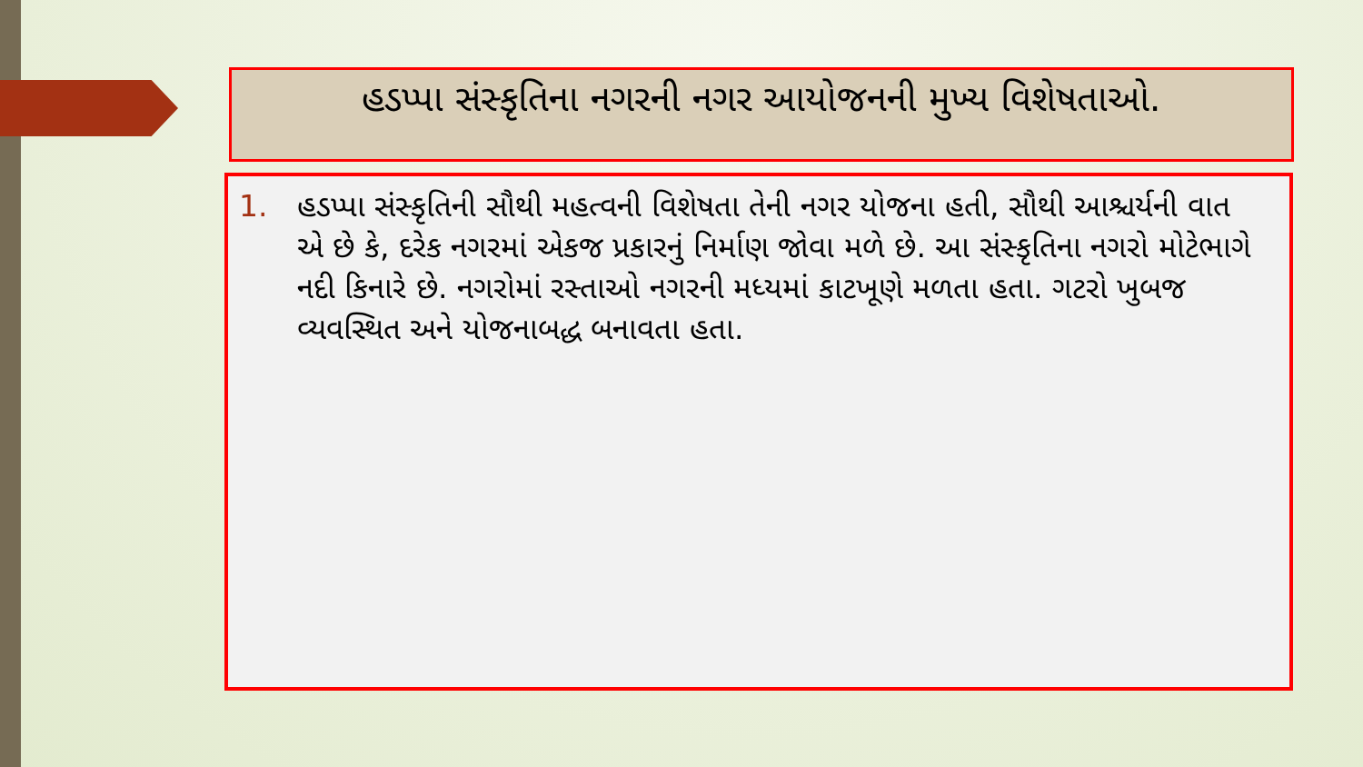હડપ્પા સંસ્કૃતિના નગરની નગર આયોજનની મુખ્ય વિશેષતાઓ.
1. હડપ્પા સંસ્કૃતિની સૌથી મહત્વની વિશેષતા તેની નગર યોજના હતી, સૌથી આશ્ચર્યની વાત એ છે કે, દરેક નગરમાં એકજ પ્રકારનું નિર્માણ જોવા મળે છે. આ સંસ્કૃતિના નગરો મોટેભાગે નદી કિનારે છે. નગરોમાં રસ્તાઓ નગરની મધ્યમાં કાટખૂણે મળતા હતા. ગટરો ખુબજ વ્યવસ્થિત અને યોજનાબદ્ધ બનાવતા હતા.